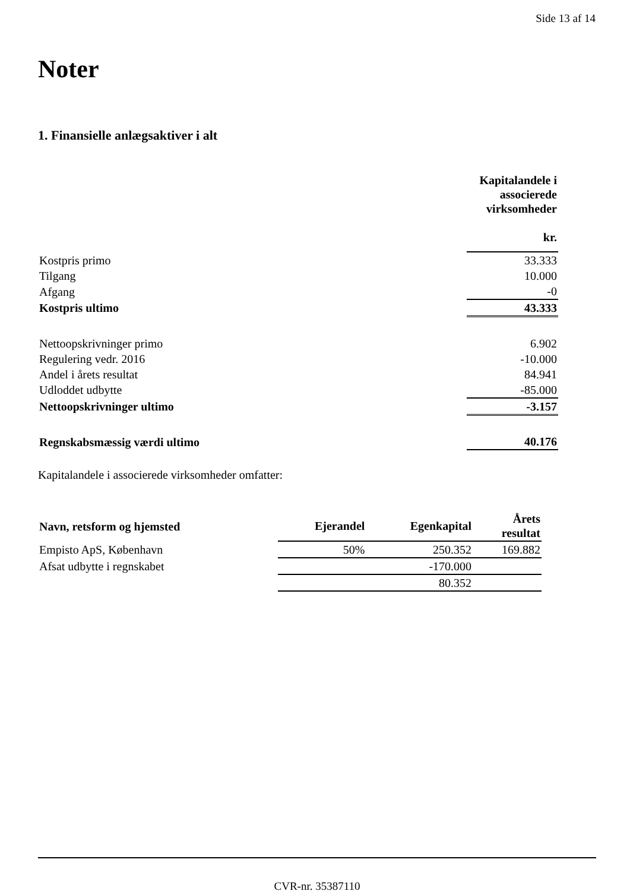Side 13 af 14
Noter
1. Finansielle anlægsaktiver i alt
| | Kapitalandele i associerede virksomheder kr. |
| --- | --- |
| Kostpris primo | 33.333 |
| Tilgang | 10.000 |
| Afgang | -0 |
| Kostpris ultimo | 43.333 |
| Nettoopskrivninger primo | 6.902 |
| Regulering vedr. 2016 | -10.000 |
| Andel i årets resultat | 84.941 |
| Udloddet udbytte | -85.000 |
| Nettoopskrivninger ultimo | -3.157 |
| Regnskabsmæssig værdi ultimo | 40.176 |
Kapitalandele i associerede virksomheder omfatter:
| Navn, retsform og hjemsted | Ejerandel | Egenkapital | Årets resultat |
| Empisto ApS, København | 50% | 250.352 | 169.882 |
| Afsat udbytte i regnskabet | | -170.000 | |
| | | 80.352 | |
CVR-nr. 35387110